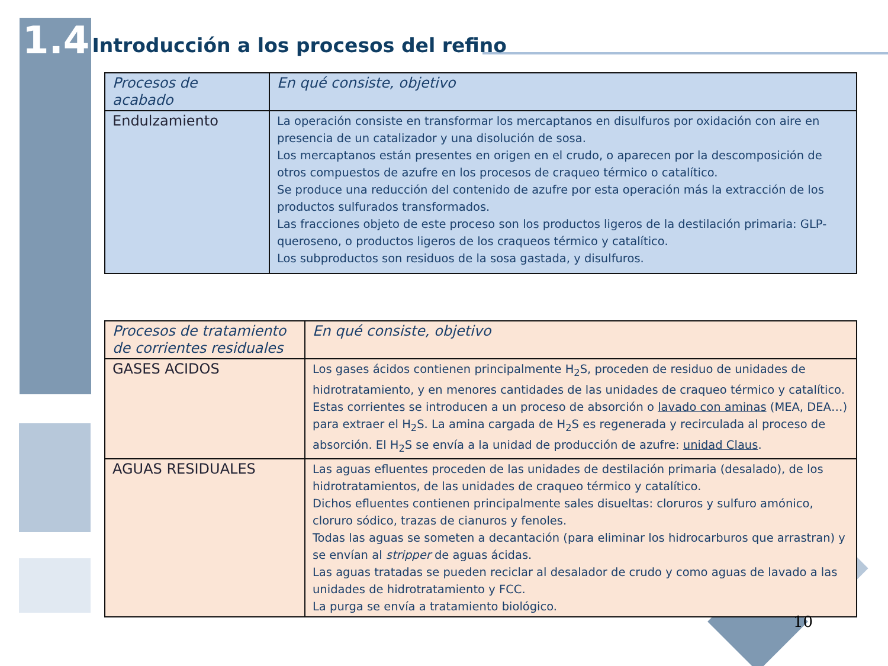1.4 Introducción a los procesos del refino
| Procesos de acabado | En qué consiste, objetivo |
| --- | --- |
| Endulzamiento | La operación consiste en transformar los mercaptanos en disulfuros por oxidación con aire en presencia de un catalizador y una disolución de sosa. Los mercaptanos están presentes en origen en el crudo, o aparecen por la descomposición de otros compuestos de azufre en los procesos de craqueo térmico o catalítico. Se produce una reducción del contenido de azufre por esta operación más la extracción de los productos sulfurados transformados. Las fracciones objeto de este proceso son los productos ligeros de la destilación primaria: GLP-queroseno, o productos ligeros de los craqueos térmico y catalítico. Los subproductos son residuos de la sosa gastada, y disulfuros. |
| Procesos de tratamiento de corrientes residuales | En qué consiste, objetivo |
| --- | --- |
| GASES ACIDOS | Los gases ácidos contienen principalmente H<sub>2</sub>S, proceden de residuo de unidades de hidrotratamiento, y en menores cantidades de las unidades de craqueo térmico y catalítico. Estas corrientes se introducen a un proceso de absorción o lavado con aminas (MEA, DEA…) para extraer el H<sub>2</sub>S. La amina cargada de H<sub>2</sub>S es regenerada y recirculada al proceso de absorción. El H<sub>2</sub>S se envía a la unidad de producción de azufre: unidad Claus . |
| AGUAS RESIDUALES | Las aguas efluentes proceden de las unidades de destilación primaria (desalado), de los hidrotratamientos, de las unidades de craqueo térmico y catalítico. Dichos efluentes contienen principalmente sales disueltas: cloruros y sulfuro amónico, cloruro sódico, trazas de cianuros y fenoles. Todas las aguas se someten a decantación (para eliminar los hidrocarburos que arrastran) y se envían al stripper de aguas ácidas. Las aguas tratadas se pueden reciclar al desalador de crudo y como aguas de lavado a las unidades de hidrotratamiento y FCC. La purga se envía a tratamiento biológico. |
10